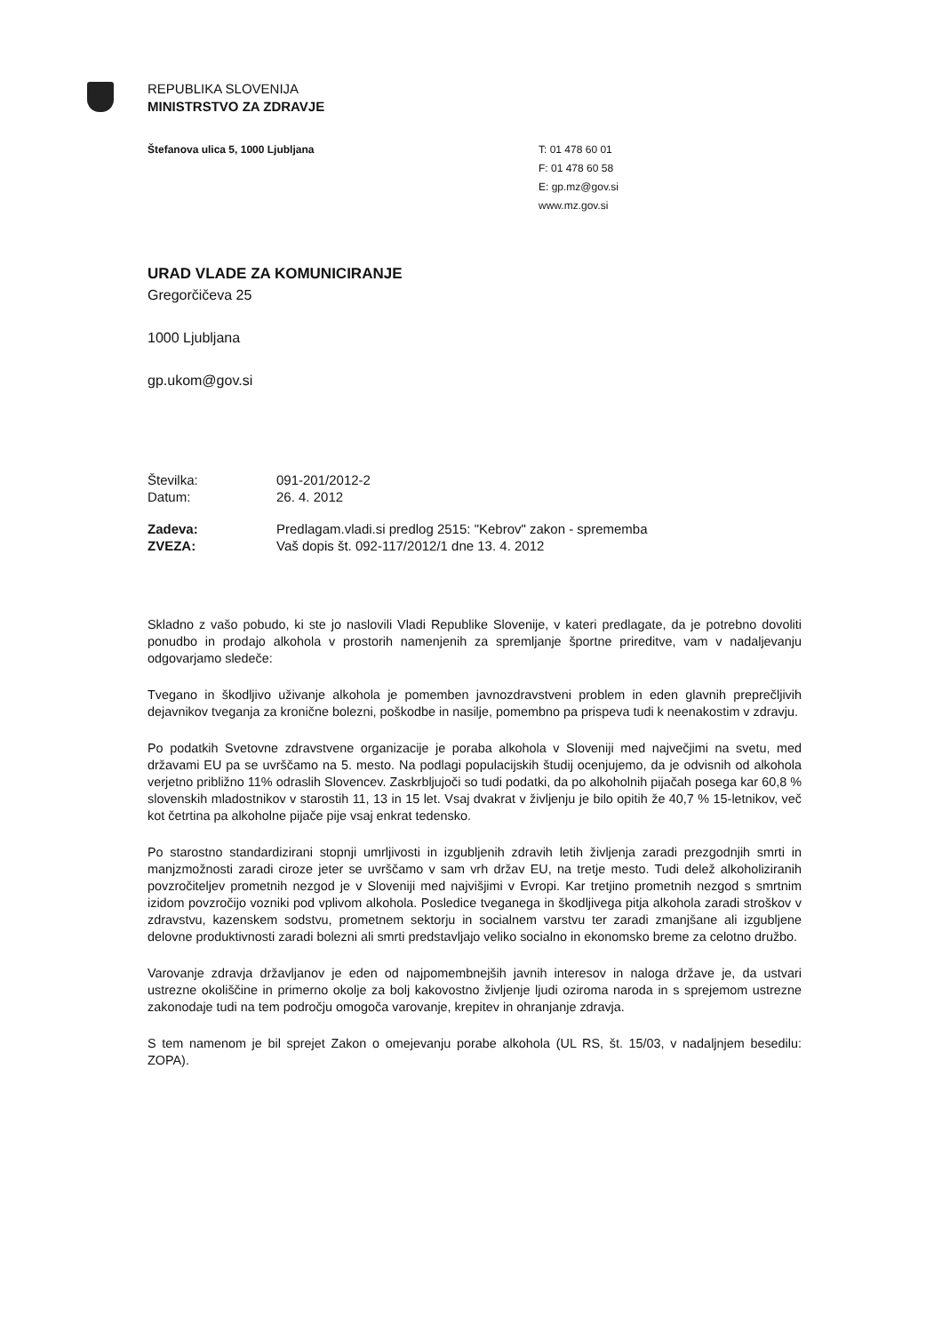REPUBLIKA SLOVENIJA
MINISTRSTVO ZA ZDRAVJE
Štefanova ulica 5, 1000 Ljubljana
T: 01 478 60 01
F: 01 478 60 58
E: gp.mz@gov.si
www.mz.gov.si
URAD VLADE ZA KOMUNICIRANJE
Gregorčičeva 25
1000 Ljubljana
gp.ukom@gov.si
| Številka: | 091-201/2012-2 |
| Datum: | 26. 4. 2012 |
| Zadeva: | Predlagam.vladi.si predlog 2515: "Kebrov" zakon - sprememba |
| ZVEZA: | Vaš dopis št. 092-117/2012/1 dne 13. 4. 2012 |
Skladno z vašo pobudo, ki ste jo naslovili Vladi Republike Slovenije, v kateri predlagate, da je potrebno dovoliti ponudbo in prodajo alkohola v prostorih namenjenih za spremljanje športne prireditve, vam v nadaljevanju odgovarjamo sledeče:
Tvegano in škodljivo uživanje alkohola je pomemben javnozdravstveni problem in eden glavnih preprečljivih dejavnikov tveganja za kronične bolezni, poškodbe in nasilje, pomembno pa prispeva tudi k neenakostim v zdravju.
Po podatkih Svetovne zdravstvene organizacije je poraba alkohola v Sloveniji med največjimi na svetu, med državami EU pa se uvrščamo na 5. mesto. Na podlagi populacijskih študij ocenjujemo, da je odvisnih od alkohola verjetno približno 11% odraslih Slovencev. Zaskrbljujoči so tudi podatki, da po alkoholnih pijačah posega kar 60,8 % slovenskih mladostnikov v starostih 11, 13 in 15 let. Vsaj dvakrat v življenju je bilo opitih že 40,7 % 15-letnikov, več kot četrtina pa alkoholne pijače pije vsaj enkrat tedensko.
Po starostno standardizirani stopnji umrljivosti in izgubljenih zdravih letih življenja zaradi prezgodnjih smrti in manjzmožnosti zaradi ciroze jeter se uvrščamo v sam vrh držav EU, na tretje mesto. Tudi delež alkoholiziranih povzročiteljev prometnih nezgod je v Sloveniji med najvišjimi v Evropi. Kar tretjino prometnih nezgod s smrtnim izidom povzročijo vozniki pod vplivom alkohola. Posledice tveganega in škodljivega pitja alkohola zaradi stroškov v zdravstvu, kazenskem sodstvu, prometnem sektorju in socialnem varstvu ter zaradi zmanjšane ali izgubljene delovne produktivnosti zaradi bolezni ali smrti predstavljajo veliko socialno in ekonomsko breme za celotno družbo.
Varovanje zdravja državljanov je eden od najpomembnejših javnih interesov in naloga države je, da ustvari ustrezne okoliščine in primerno okolje za bolj kakovostno življenje ljudi oziroma naroda in s sprejemom ustrezne zakonodaje tudi na tem področju omogoča varovanje, krepitev in ohranjanje zdravja.
S tem namenom je bil sprejet Zakon o omejevanju porabe alkohola (UL RS, št. 15/03, v nadaljnjem besedilu: ZOPA).